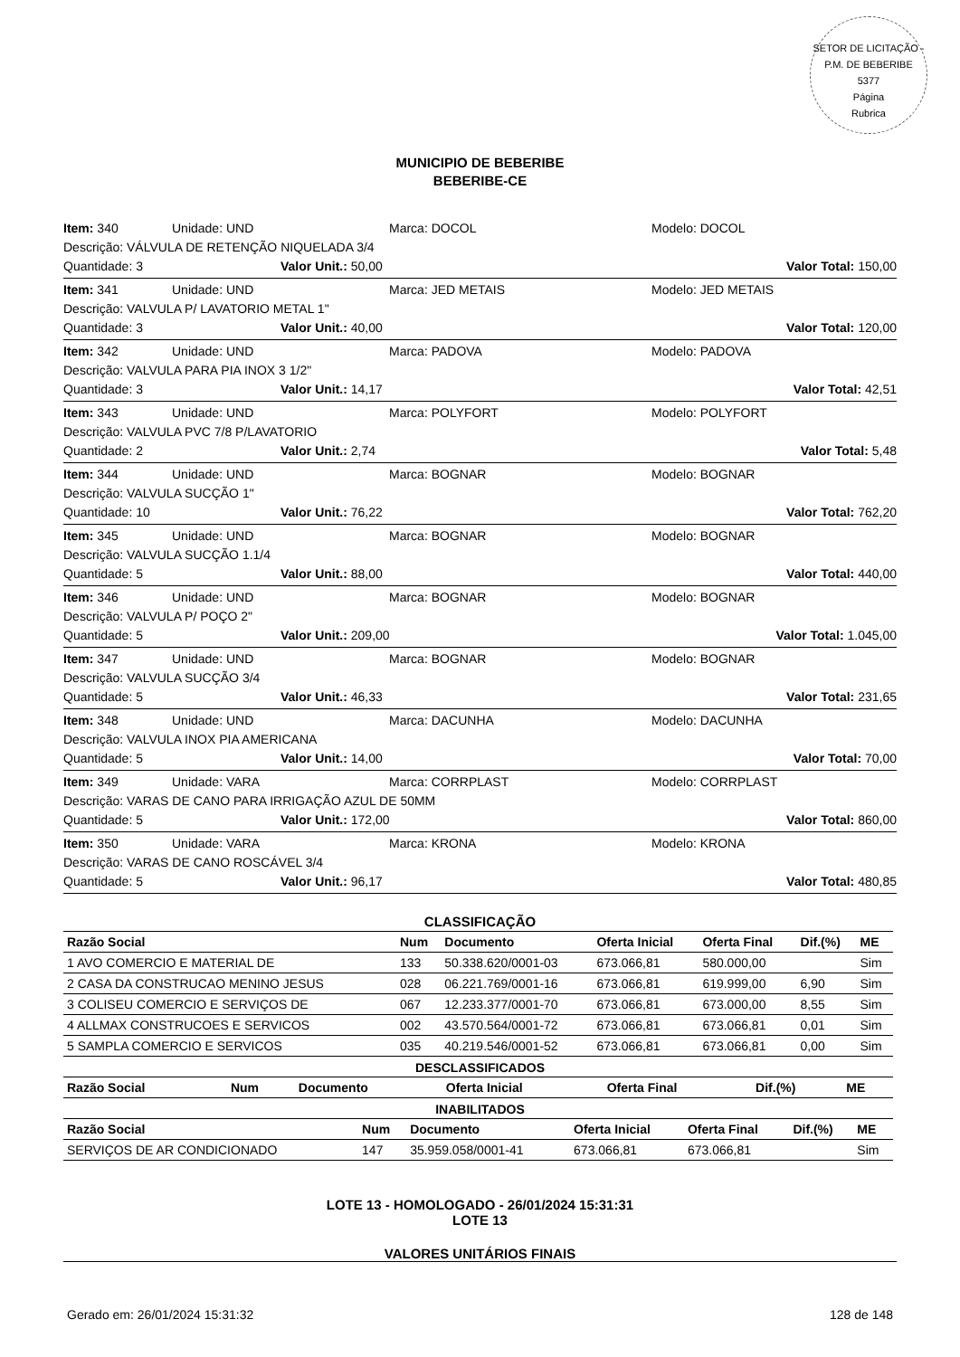SETOR DE LICITAÇÃO - P.M. DE BEBERIBE
5377
Página
Rubrica
MUNICIPIO DE BEBERIBE
BEBERIBE-CE
Item: 340 Unidade: UND Marca: DOCOL Modelo: DOCOL
Descrição: VÁLVULA DE RETENÇÃO NIQUELADA 3/4
Quantidade: 3 Valor Unit.: 50,00 Valor Total: 150,00
Item: 341 Unidade: UND Marca: JED METAIS Modelo: JED METAIS
Descrição: VALVULA P/ LAVATORIO METAL 1"
Quantidade: 3 Valor Unit.: 40,00 Valor Total: 120,00
Item: 342 Unidade: UND Marca: PADOVA Modelo: PADOVA
Descrição: VALVULA PARA PIA INOX 3 1/2"
Quantidade: 3 Valor Unit.: 14,17 Valor Total: 42,51
Item: 343 Unidade: UND Marca: POLYFORT Modelo: POLYFORT
Descrição: VALVULA PVC 7/8 P/LAVATORIO
Quantidade: 2 Valor Unit.: 2,74 Valor Total: 5,48
Item: 344 Unidade: UND Marca: BOGNAR Modelo: BOGNAR
Descrição: VALVULA SUCÇÃO 1"
Quantidade: 10 Valor Unit.: 76,22 Valor Total: 762,20
Item: 345 Unidade: UND Marca: BOGNAR Modelo: BOGNAR
Descrição: VALVULA SUCÇÃO 1.1/4
Quantidade: 5 Valor Unit.: 88,00 Valor Total: 440,00
Item: 346 Unidade: UND Marca: BOGNAR Modelo: BOGNAR
Descrição: VALVULA P/ POÇO 2"
Quantidade: 5 Valor Unit.: 209,00 Valor Total: 1.045,00
Item: 347 Unidade: UND Marca: BOGNAR Modelo: BOGNAR
Descrição: VALVULA SUCÇÃO 3/4
Quantidade: 5 Valor Unit.: 46,33 Valor Total: 231,65
Item: 348 Unidade: UND Marca: DACUNHA Modelo: DACUNHA
Descrição: VALVULA INOX PIA AMERICANA
Quantidade: 5 Valor Unit.: 14,00 Valor Total: 70,00
Item: 349 Unidade: VARA Marca: CORRPLAST Modelo: CORRPLAST
Descrição: VARAS DE CANO PARA IRRIGAÇÃO AZUL DE 50MM
Quantidade: 5 Valor Unit.: 172,00 Valor Total: 860,00
Item: 350 Unidade: VARA Marca: KRONA Modelo: KRONA
Descrição: VARAS DE CANO ROSCÁVEL 3/4
Quantidade: 5 Valor Unit.: 96,17 Valor Total: 480,85
CLASSIFICAÇÃO
| Razão Social | Num | Documento | Oferta Inicial | Oferta Final | Dif.(%) | ME |
| --- | --- | --- | --- | --- | --- | --- |
| 1 AVO COMERCIO E MATERIAL DE | 133 | 50.338.620/0001-03 | 673.066,81 | 580.000,00 | | Sim |
| 2 CASA DA CONSTRUCAO MENINO JESUS | 028 | 06.221.769/0001-16 | 673.066,81 | 619.999,00 | 6,90 | Sim |
| 3 COLISEU COMERCIO E SERVIÇOS DE | 067 | 12.233.377/0001-70 | 673.066,81 | 673.000,00 | 8,55 | Sim |
| 4 ALLMAX CONSTRUCOES E SERVICOS | 002 | 43.570.564/0001-72 | 673.066,81 | 673.066,81 | 0,01 | Sim |
| 5 SAMPLA COMERCIO E SERVICOS | 035 | 40.219.546/0001-52 | 673.066,81 | 673.066,81 | 0,00 | Sim |
DESCLASSIFICADOS
| Razão Social | Num | Documento | Oferta Inicial | Oferta Final | Dif.(%) | ME |
| --- | --- | --- | --- | --- | --- | --- |
INABILITADOS
| Razão Social | Num | Documento | Oferta Inicial | Oferta Final | Dif.(%) | ME |
| --- | --- | --- | --- | --- | --- | --- |
| SERVIÇOS DE AR CONDICIONADO | 147 | 35.959.058/0001-41 | 673.066,81 | 673.066,81 | | Sim |
LOTE 13 - HOMOLOGADO - 26/01/2024 15:31:31
LOTE 13
VALORES UNITÁRIOS FINAIS
Gerado em: 26/01/2024 15:31:32 128 de 148